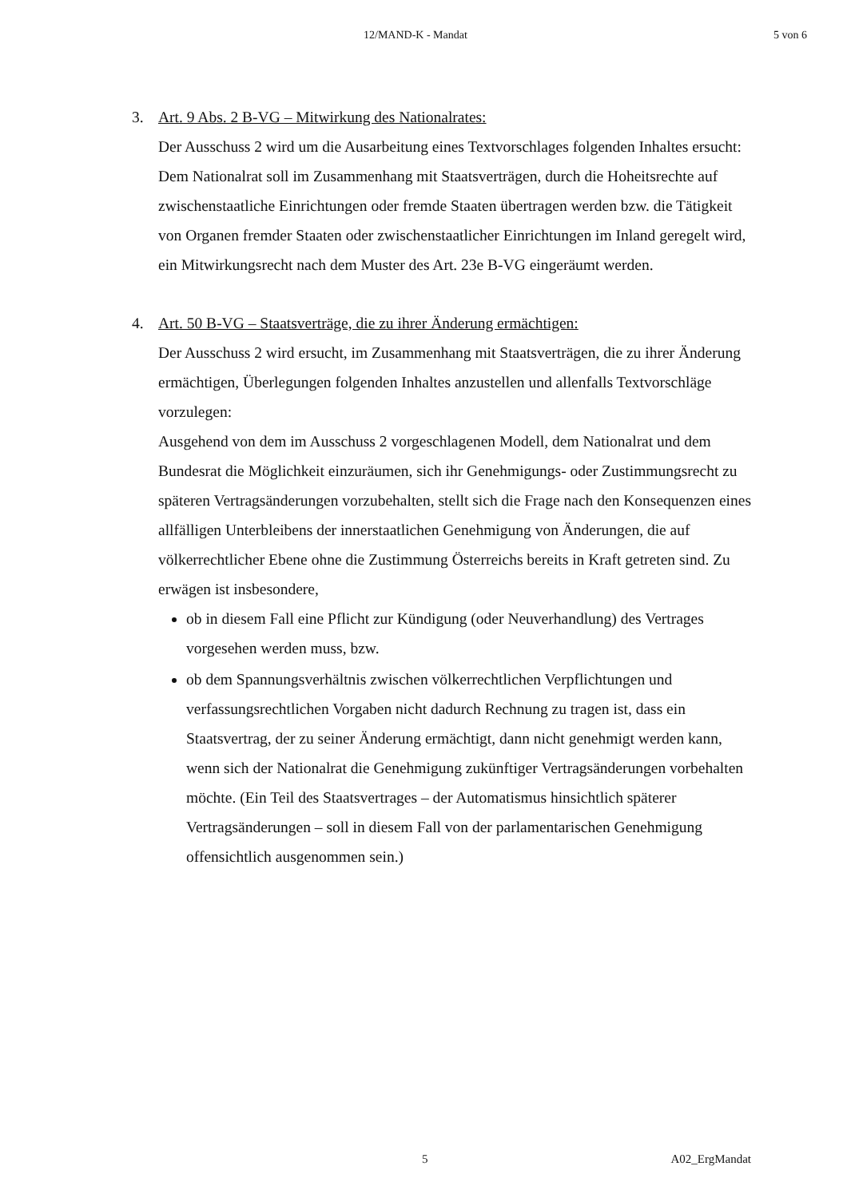12/MAND-K - Mandat 5 von 6
3. Art. 9 Abs. 2 B-VG – Mitwirkung des Nationalrates:
Der Ausschuss 2 wird um die Ausarbeitung eines Textvorschlages folgenden Inhaltes ersucht:
Dem Nationalrat soll im Zusammenhang mit Staatsverträgen, durch die Hoheitsrechte auf zwischenstaatliche Einrichtungen oder fremde Staaten übertragen werden bzw. die Tätigkeit von Organen fremder Staaten oder zwischenstaatlicher Einrichtungen im Inland geregelt wird, ein Mitwirkungsrecht nach dem Muster des Art. 23e B-VG eingeräumt werden.
4. Art. 50 B-VG – Staatsverträge, die zu ihrer Änderung ermächtigen:
Der Ausschuss 2 wird ersucht, im Zusammenhang mit Staatsverträgen, die zu ihrer Änderung ermächtigen, Überlegungen folgenden Inhaltes anzustellen und allenfalls Textvorschläge vorzulegen:
Ausgehend von dem im Ausschuss 2 vorgeschlagenen Modell, dem Nationalrat und dem Bundesrat die Möglichkeit einzuräumen, sich ihr Genehmigungs- oder Zustimmungsrecht zu späteren Vertragsänderungen vorzubehalten, stellt sich die Frage nach den Konsequenzen eines allfälligen Unterbleibens der innerstaatlichen Genehmigung von Änderungen, die auf völkerrechtlicher Ebene ohne die Zustimmung Österreichs bereits in Kraft getreten sind. Zu erwägen ist insbesondere,
ob in diesem Fall eine Pflicht zur Kündigung (oder Neuverhandlung) des Vertrages vorgesehen werden muss, bzw.
ob dem Spannungsverhältnis zwischen völkerrechtlichen Verpflichtungen und verfassungsrechtlichen Vorgaben nicht dadurch Rechnung zu tragen ist, dass ein Staatsvertrag, der zu seiner Änderung ermächtigt, dann nicht genehmigt werden kann, wenn sich der Nationalrat die Genehmigung zukünftiger Vertragsänderungen vorbehalten möchte. (Ein Teil des Staatsvertrages – der Automatismus hinsichtlich späterer Vertragsänderungen – soll in diesem Fall von der parlamentarischen Genehmigung offensichtlich ausgenommen sein.)
5 A02_ErgMandat